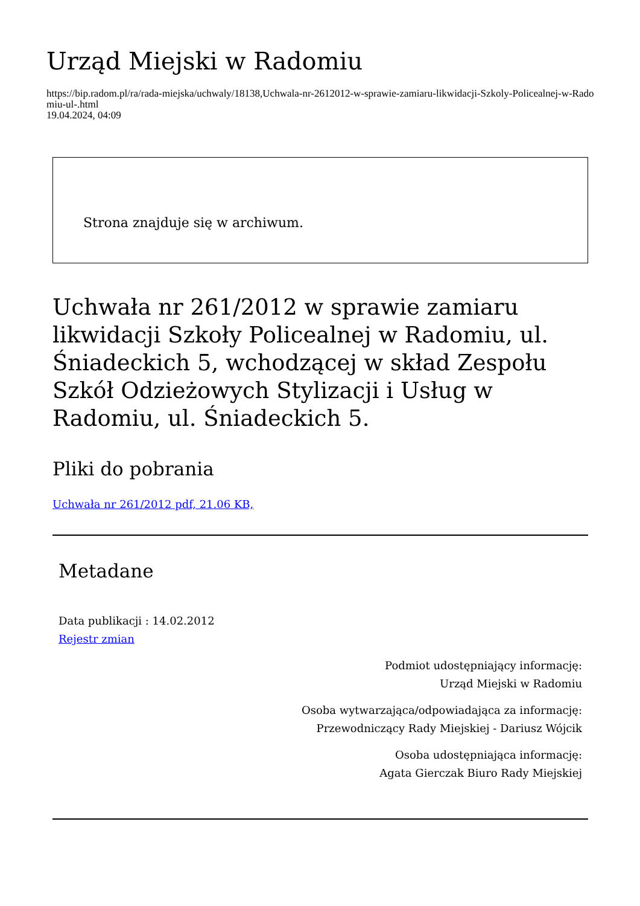Urząd Miejski w Radomiu
https://bip.radom.pl/ra/rada-miejska/uchwaly/18138,Uchwala-nr-2612012-w-sprawie-zamiaru-likwidacji-Szkoly-Policealnej-w-Radomiu-ul-.html
19.04.2024, 04:09
Strona znajduje się w archiwum.
Uchwała nr 261/2012 w sprawie zamiaru likwidacji Szkoły Policealnej w Radomiu, ul. Śniadeckich 5, wchodzącej w skład Zespołu Szkół Odzieżowych Stylizacji i Usług w Radomiu, ul. Śniadeckich 5.
Pliki do pobrania
Uchwała nr 261/2012 pdf, 21.06 KB,
Metadane
Data publikacji : 14.02.2012
Rejestr zmian
Podmiot udostępniający informację:
Urząd Miejski w Radomiu
Osoba wytwarzająca/odpowiadająca za informację:
Przewodniczący Rady Miejskiej - Dariusz Wójcik
Osoba udostępniająca informację:
Agata Gierczak Biuro Rady Miejskiej